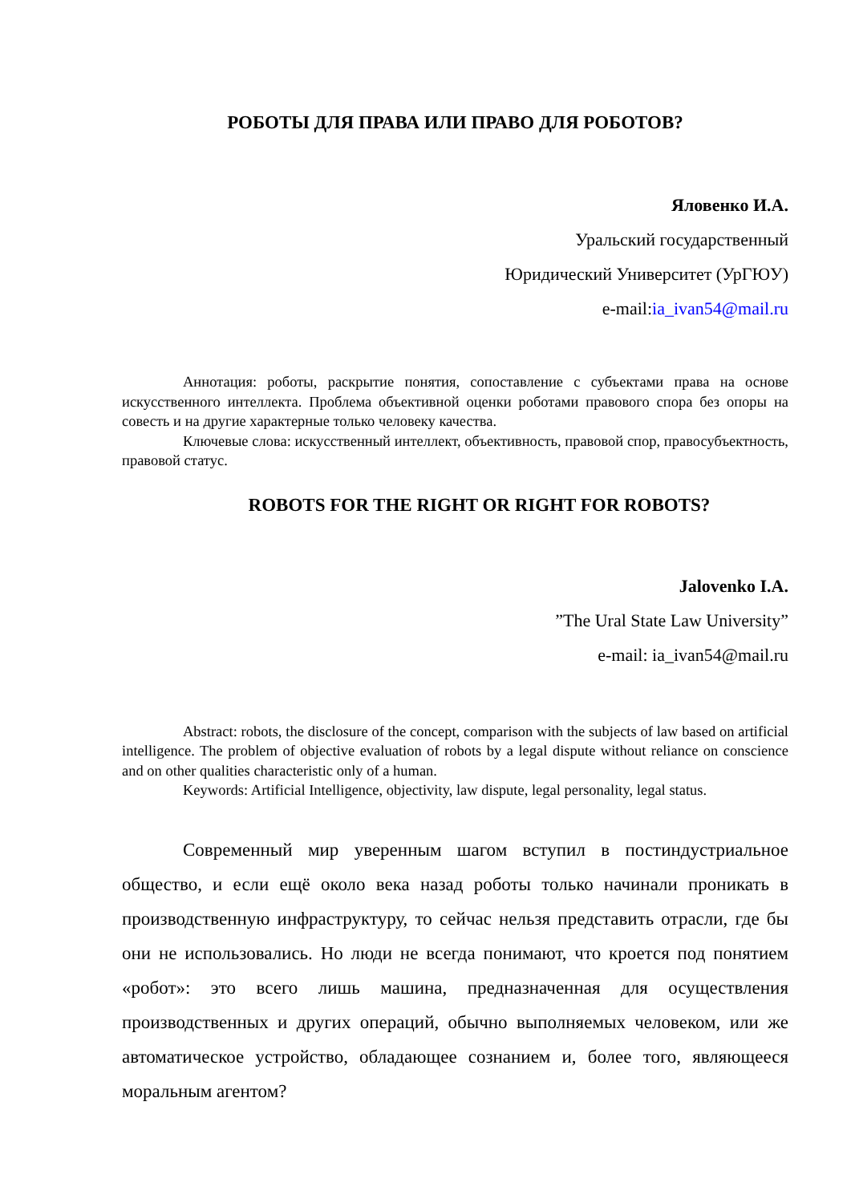РОБОТЫ ДЛЯ ПРАВА ИЛИ ПРАВО ДЛЯ РОБОТОВ?
Яловенко И.А.
Уральский государственный
Юридический Университет (УрГЮУ)
e-mail:ia_ivan54@mail.ru
Аннотация: роботы, раскрытие понятия, сопоставление с субъектами права на основе искусственного интеллекта. Проблема объективной оценки роботами правового спора без опоры на совесть и на другие характерные только человеку качества.
Ключевые слова: искусственный интеллект, объективность, правовой спор, правосубъектность, правовой статус.
ROBOTS FOR THE RIGHT OR RIGHT FOR ROBOTS?
Jalovenko I.A.
”The Ural State Law University”
e-mail: ia_ivan54@mail.ru
Abstract: robots, the disclosure of the concept, comparison with the subjects of law based on artificial intelligence. The problem of objective evaluation of robots by a legal dispute without reliance on conscience and on other qualities characteristic only of a human.
Keywords: Artificial Intelligence, objectivity, law dispute, legal personality, legal status.
Современный мир уверенным шагом вступил в постиндустриальное общество, и если ещё около века назад роботы только начинали проникать в производственную инфраструктуру, то сейчас нельзя представить отрасли, где бы они не использовались. Но люди не всегда понимают, что кроется под понятием «робот»: это всего лишь машина, предназначенная для осуществления производственных и других операций, обычно выполняемых человеком, или же автоматическое устройство, обладающее сознанием и, более того, являющееся моральным агентом?